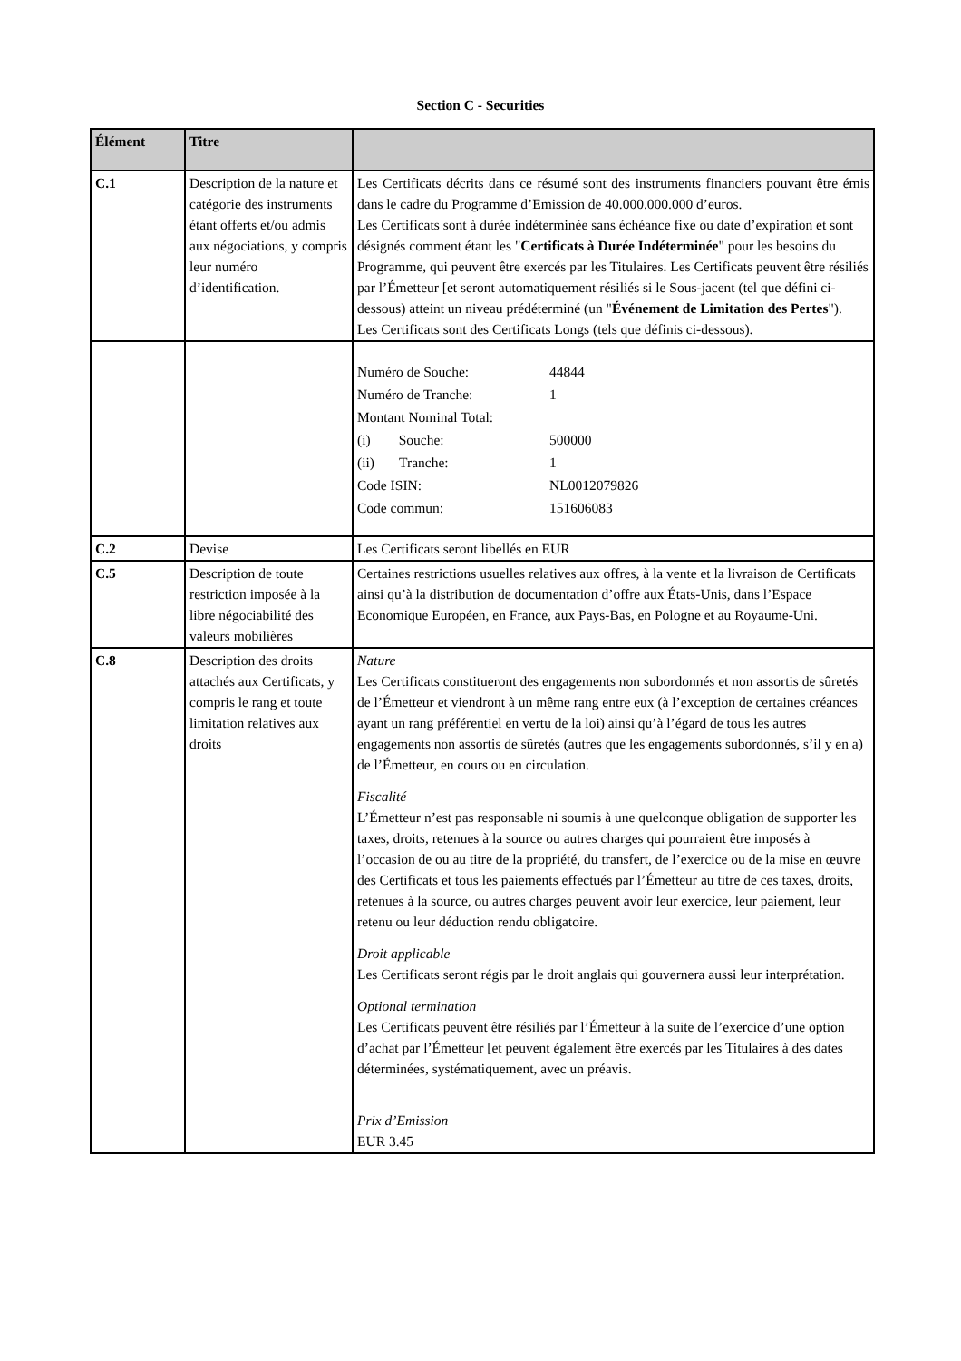Section C - Securities
| Élément | Titre | |
| --- | --- | --- |
| C.1 | Description de la nature et catégorie des instruments étant offerts et/ou admis aux négociations, y compris leur numéro d’identification. | Les Certificats décrits dans ce résumé sont des instruments financiers pouvant être émis dans le cadre du Programme d’Emission de 40.000.000.000 d’euros. Les Certificats sont à durée indéterminée sans échéance fixe ou date d’expiration et sont désignés comment étant les " Certificats à Durée Indéterminée " pour les besoins du Programme, qui peuvent être exercés par les Titulaires. Les Certificats peuvent être résiliés par l’Émetteur [et seront automatiquement résiliés si le Sous-jacent (tel que défini ci-dessous) atteint un niveau prédéterminé (un " Événement de Limitation des Pertes "). Les Certificats sont des Certificats Longs (tels que définis ci-dessous). |
| | | / Numéro de Souche: / 44844 / / Numéro de Tranche: / 1 / / Montant Nominal Total: / / / (i) Souche: / 500000 / / (ii) Tranche: / 1 / / Code ISIN: / NL0012079826 / / Code commun: / 151606083 / |
| C.2 | Devise | Les Certificats seront libellés en EUR |
| C.5 | Description de toute restriction imposée à la libre négociabilité des valeurs mobilières | Certaines restrictions usuelles relatives aux offres, à la vente et la livraison de Certificats ainsi qu’à la distribution de documentation d’offre aux États-Unis, dans l’Espace Economique Européen, en France, aux Pays-Bas, en Pologne et au Royaume-Uni. |
| C.8 | Description des droits attachés aux Certificats, y compris le rang et toute limitation relatives aux droits | Nature Les Certificats constitueront des engagements non subordonnés et non assortis de sûretés de l’Émetteur et viendront à un même rang entre eux (à l’exception de certaines créances ayant un rang préférentiel en vertu de la loi) ainsi qu’à l’égard de tous les autres engagements non assortis de sûretés (autres que les engagements subordonnés, s’il y en a) de l’Émetteur, en cours ou en circulation. Fiscalité L’Émetteur n’est pas responsable ni soumis à une quelconque obligation de supporter les taxes, droits, retenues à la source ou autres charges qui pourraient être imposés à l’occasion de ou au titre de la propriété, du transfert, de l’exercice ou de la mise en œuvre des Certificats et tous les paiements effectués par l’Émetteur au titre de ces taxes, droits, retenues à la source, ou autres charges peuvent avoir leur exercice, leur paiement, leur retenu ou leur déduction rendu obligatoire. Droit applicable Les Certificats seront régis par le droit anglais qui gouvernera aussi leur interprétation. Optional termination Les Certificats peuvent être résiliés par l’Émetteur à la suite de l’exercice d’une option d’achat par l’Émetteur [et peuvent également être exercés par les Titulaires à des dates déterminées, systématiquement, avec un préavis. Prix d’Emission EUR 3.45 |